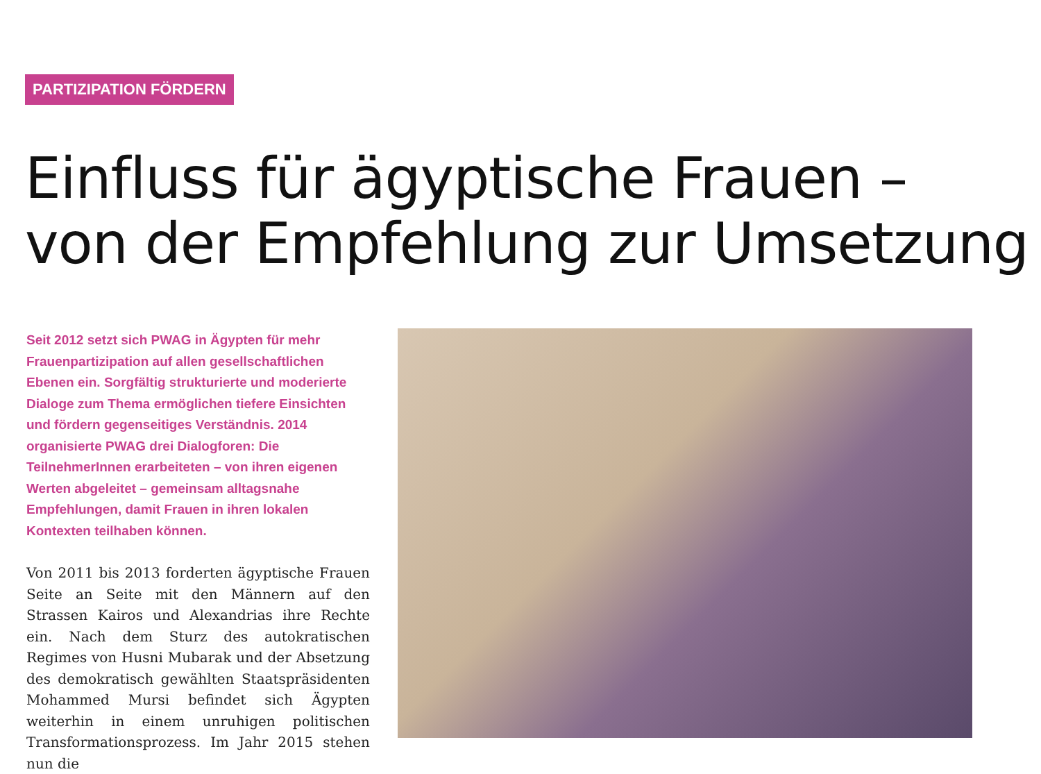PARTIZIPATION FÖRDERN
Einfluss für ägyptische Frauen –
von der Empfehlung zur Umsetzung
Seit 2012 setzt sich PWAG in Ägypten für mehr Frauenpartizipation auf allen gesellschaftlichen Ebenen ein. Sorgfältig strukturierte und moderierte Dialoge zum Thema ermöglichen tiefere Einsichten und fördern gegenseitiges Verständnis. 2014 organisierte PWAG drei Dialogforen: Die TeilnehmerInnen erarbeiteten – von ihren eigenen Werten abgeleitet – gemeinsam alltagsnahe Empfehlungen, damit Frauen in ihren lokalen Kontexten teilhaben können.
Von 2011 bis 2013 forderten ägyptische Frauen Seite an Seite mit den Männern auf den Strassen Kairos und Alexandrias ihre Rechte ein. Nach dem Sturz des autokratischen Regimes von Husni Mubarak und der Absetzung des demokratisch gewählten Staatspräsidenten Mohammed Mursi befindet sich Ägypten weiterhin in einem unruhigen politischen Transformationsprozess. Im Jahr 2015 stehen nun die